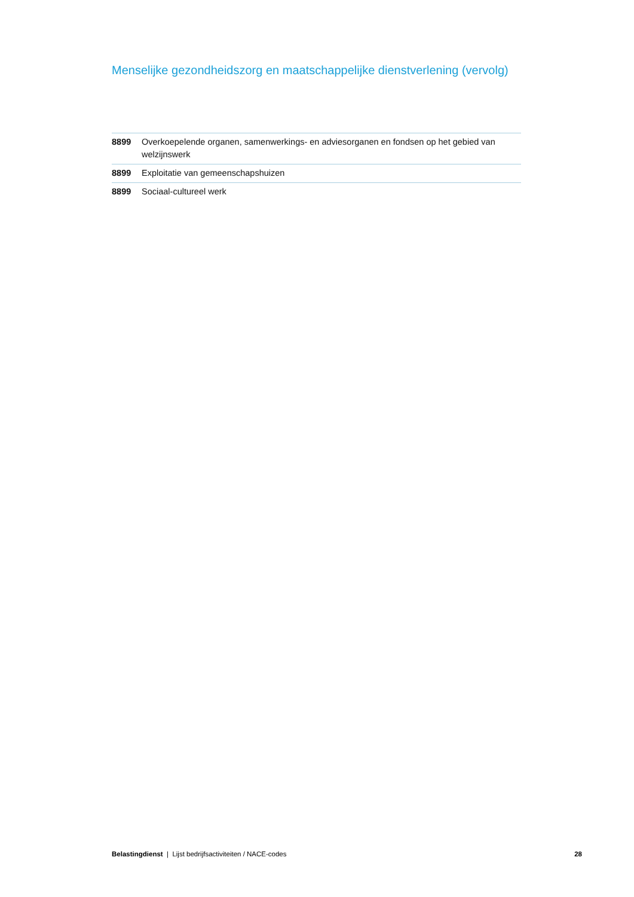Menselijke gezondheidszorg en maatschappelijke dienstverlening (vervolg)
| 8899 | Overkoepelende organen, samenwerkings- en adviesorganen en fondsen op het gebied van welzijnswerk |
| 8899 | Exploitatie van gemeenschapshuizen |
| 8899 | Sociaal-cultureel werk |
Belastingdienst | Lijst bedrijfsactiviteiten / NACE-codes 28